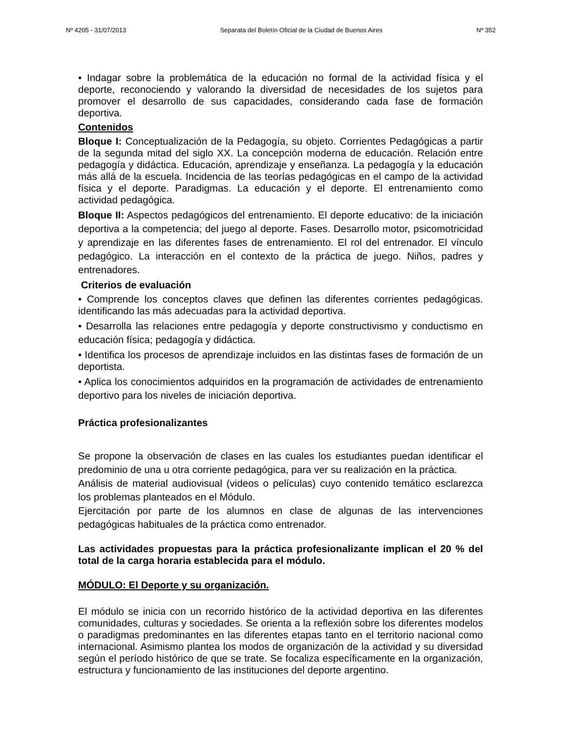Nº 4205 - 31/07/2013 Separata del Boletín Oficial de la Ciudad de Buenos Aires Nº 352
• Indagar sobre la problemática de la educación no formal de la actividad física y el deporte, reconociendo y valorando la diversidad de necesidades de los sujetos para promover el desarrollo de sus capacidades, considerando cada fase de formación deportiva.
Contenidos
Bloque I: Conceptualización de la Pedagogía, su objeto. Corrientes Pedagógicas a partir de la segunda mitad del siglo XX. La concepción moderna de educación. Relación entre pedagogía y didáctica. Educación, aprendizaje y enseñanza. La pedagogía y la educación más allá de la escuela. Incidencia de las teorías pedagógicas en el campo de la actividad física y el deporte. Paradigmas. La educación y el deporte. El entrenamiento como actividad pedagógica.
Bloque II: Aspectos pedagógicos del entrenamiento. El deporte educativo: de la iniciación deportiva a la competencia; del juego al deporte. Fases. Desarrollo motor, psicomotricidad y aprendizaje en las diferentes fases de entrenamiento. El rol del entrenador. El vínculo pedagógico. La interacción en el contexto de la práctica de juego. Niños, padres y entrenadores.
Criterios de evaluación
• Comprende los conceptos claves que definen las diferentes corrientes pedagógicas. identificando las más adecuadas para la actividad deportiva.
• Desarrolla las relaciones entre pedagogía y deporte constructivismo y conductismo en educación física; pedagogía y didáctica.
• Identifica los procesos de aprendizaje incluidos en las distintas fases de formación de un deportista.
• Aplica los conocimientos adquiridos en la programación de actividades de entrenamiento deportivo para los niveles de iniciación deportiva.
Práctica profesionalizantes
Se propone la observación de clases en las cuales los estudiantes puedan identificar el predominio de una u otra corriente pedagógica, para ver su realización en la práctica.
Análisis de material audiovisual (videos o películas) cuyo contenido temático esclarezca los problemas planteados en el Módulo.
Ejercitación por parte de los alumnos en clase de algunas de las intervenciones pedagógicas habituales de la práctica como entrenador.
Las actividades propuestas para la práctica profesionalizante implican el 20 % del total de la carga horaria establecida para el módulo.
MÓDULO: El Deporte y su organización.
El módulo se inicia con un recorrido histórico de la actividad deportiva en las diferentes comunidades, culturas y sociedades. Se orienta a la reflexión sobre los diferentes modelos o paradigmas predominantes en las diferentes etapas tanto en el territorio nacional como internacional. Asimismo plantea los modos de organización de la actividad y su diversidad según el período histórico de que se trate. Se focaliza específicamente en la organización, estructura y funcionamiento de las instituciones del deporte argentino.